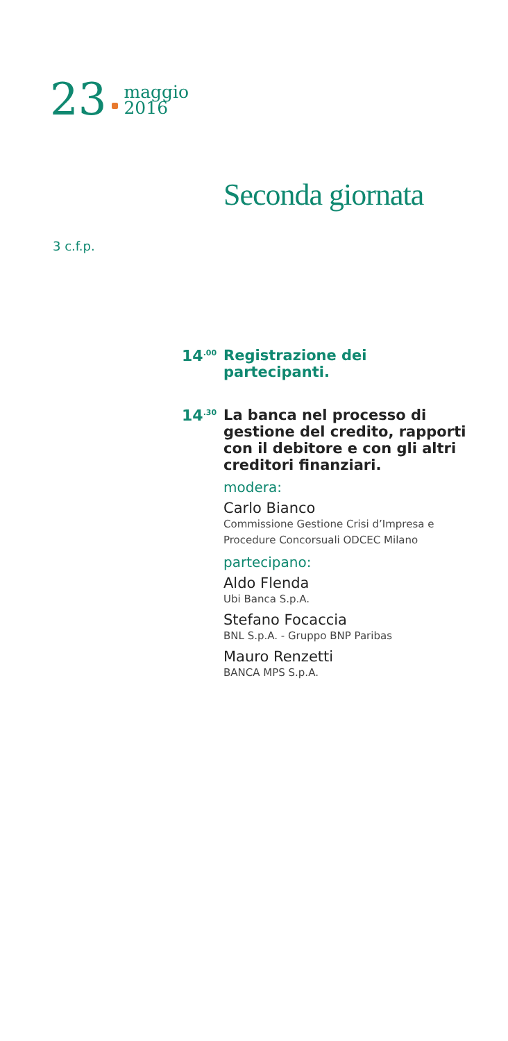23
maggio
2016
Seconda giornata
3 c.f.p.
14<sup>.00</sup>
Registrazione dei partecipanti.
14<sup>.30</sup>
La banca nel processo di gestione del credito, rapporti con il debitore e con gli altri creditori finanziari.
modera:
Carlo Bianco
Commissione Gestione Crisi d’Impresa e Procedure Concorsuali ODCEC Milano
partecipano:
Aldo Flenda
Ubi Banca S.p.A.
Stefano Focaccia
BNL S.p.A. - Gruppo BNP Paribas
Mauro Renzetti
BANCA MPS S.p.A.